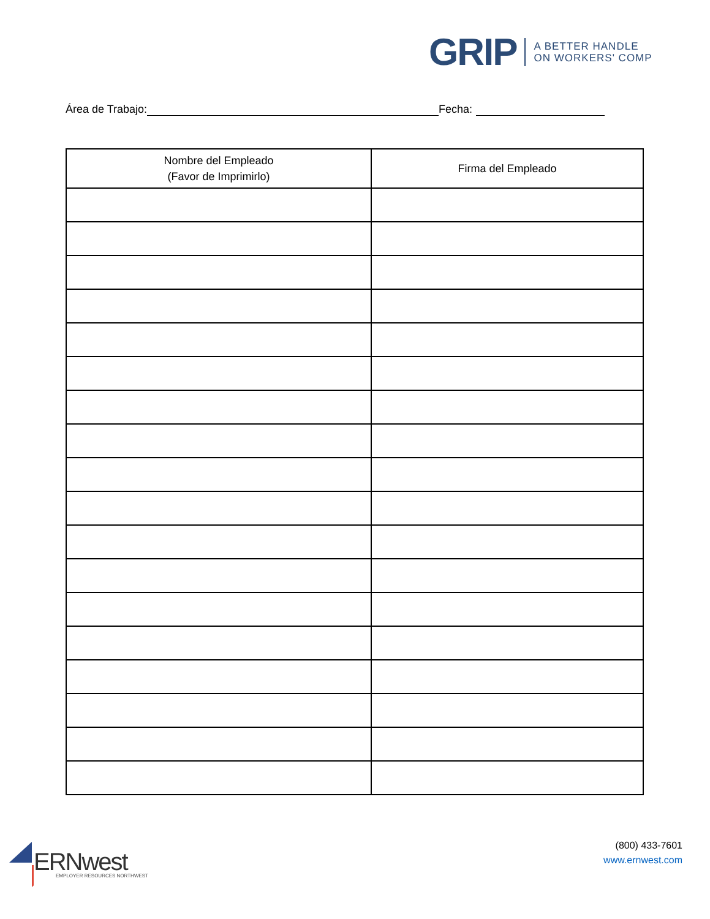GRIP
A BETTER HANDLE
ON WORKERS' COMP
Área de Trabajo: Fecha:
| Nombre del Empleado (Favor de Imprimirlo) | Firma del Empleado |
| --- | --- |
ERNwest
EMPLOYER RESOURCES NORTHWEST
(800) 433-7601
www.ernwest.com